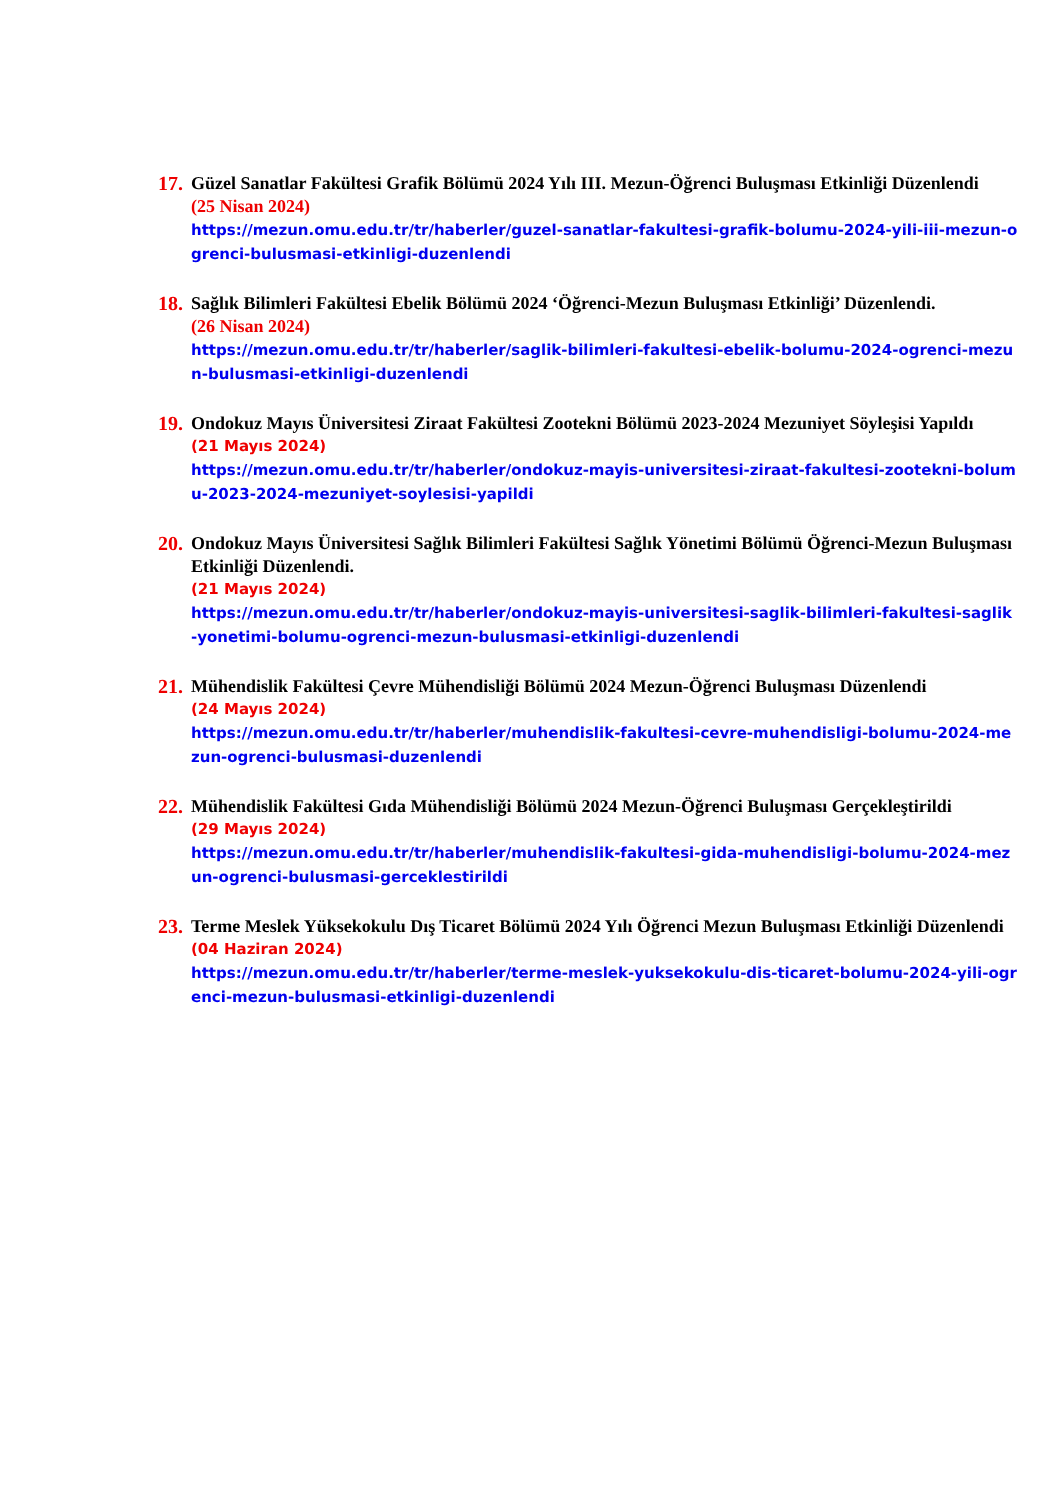17.
Güzel Sanatlar Fakültesi Grafik Bölümü 2024 Yılı III. Mezun-Öğrenci Buluşması Etkinliği Düzenlendi
(25 Nisan 2024)
https://mezun.omu.edu.tr/tr/haberler/guzel-sanatlar-fakultesi-grafik-bolumu-2024-yili-iii-mezun-ogrenci-bulusmasi-etkinligi-duzenlendi
18.
Sağlık Bilimleri Fakültesi Ebelik Bölümü 2024 ‘Öğrenci-Mezun Buluşması Etkinliği’ Düzenlendi.
(26 Nisan 2024)
https://mezun.omu.edu.tr/tr/haberler/saglik-bilimleri-fakultesi-ebelik-bolumu-2024-ogrenci-mezun-bulusmasi-etkinligi-duzenlendi
19.
Ondokuz Mayıs Üniversitesi Ziraat Fakültesi Zootekni Bölümü 2023-2024 Mezuniyet Söyleşisi Yapıldı
(21 Mayıs 2024)
https://mezun.omu.edu.tr/tr/haberler/ondokuz-mayis-universitesi-ziraat-fakultesi-zootekni-bolumu-2023-2024-mezuniyet-soylesisi-yapildi
20.
Ondokuz Mayıs Üniversitesi Sağlık Bilimleri Fakültesi Sağlık Yönetimi Bölümü Öğrenci-Mezun Buluşması Etkinliği Düzenlendi.
(21 Mayıs 2024)
https://mezun.omu.edu.tr/tr/haberler/ondokuz-mayis-universitesi-saglik-bilimleri-fakultesi-saglik-yonetimi-bolumu-ogrenci-mezun-bulusmasi-etkinligi-duzenlendi
21.
Mühendislik Fakültesi Çevre Mühendisliği Bölümü 2024 Mezun-Öğrenci Buluşması Düzenlendi
(24 Mayıs 2024)
https://mezun.omu.edu.tr/tr/haberler/muhendislik-fakultesi-cevre-muhendisligi-bolumu-2024-mezun-ogrenci-bulusmasi-duzenlendi
22.
Mühendislik Fakültesi Gıda Mühendisliği Bölümü 2024 Mezun-Öğrenci Buluşması Gerçekleştirildi
(29 Mayıs 2024)
https://mezun.omu.edu.tr/tr/haberler/muhendislik-fakultesi-gida-muhendisligi-bolumu-2024-mezun-ogrenci-bulusmasi-gerceklestirildi
23.
Terme Meslek Yüksekokulu Dış Ticaret Bölümü 2024 Yılı Öğrenci Mezun Buluşması Etkinliği Düzenlendi
(04 Haziran 2024)
https://mezun.omu.edu.tr/tr/haberler/terme-meslek-yuksekokulu-dis-ticaret-bolumu-2024-yili-ogrenci-mezun-bulusmasi-etkinligi-duzenlendi